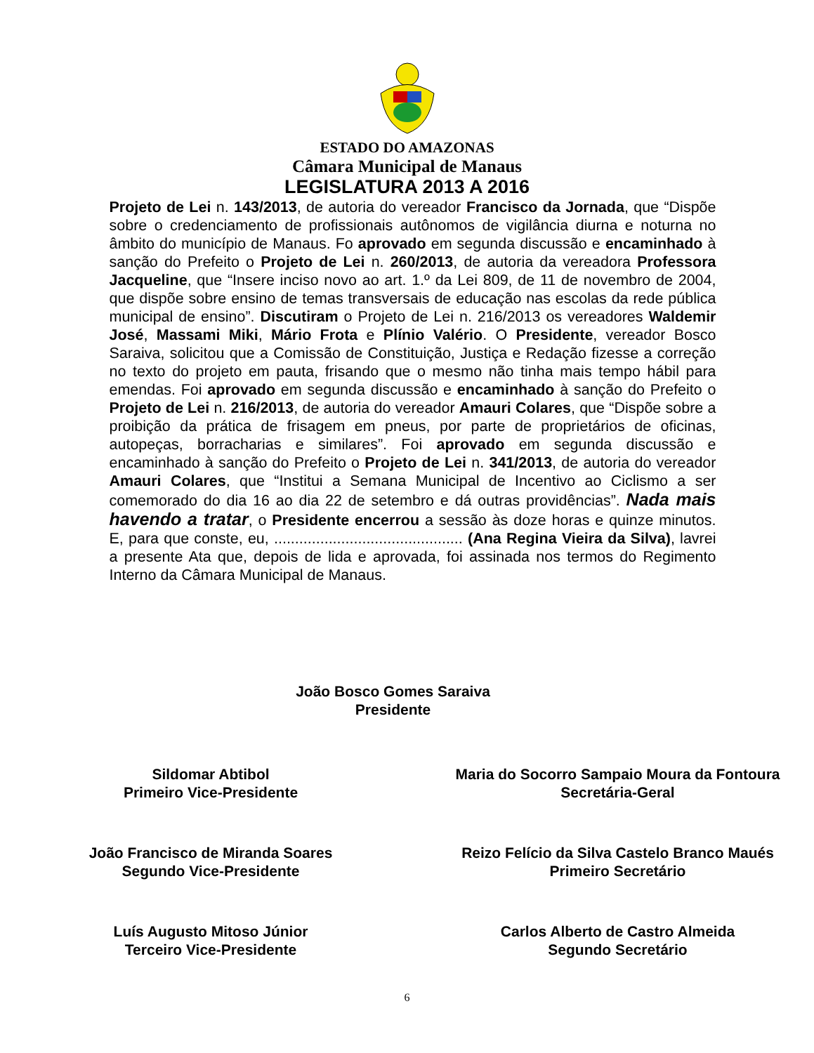ESTADO DO AMAZONAS
Câmara Municipal de Manaus
LEGISLATURA 2013 A 2016
Projeto de Lei n. 143/2013, de autoria do vereador Francisco da Jornada, que “Dispõe sobre o credenciamento de profissionais autônomos de vigilância diurna e noturna no âmbito do município de Manaus. Fo aprovado em segunda discussão e encaminhado à sanção do Prefeito o Projeto de Lei n. 260/2013, de autoria da vereadora Professora Jacqueline, que “Insere inciso novo ao art. 1.º da Lei 809, de 11 de novembro de 2004, que dispõe sobre ensino de temas transversais de educação nas escolas da rede pública municipal de ensino”. Discutiram o Projeto de Lei n. 216/2013 os vereadores Waldemir José, Massami Miki, Mário Frota e Plínio Valério. O Presidente, vereador Bosco Saraiva, solicitou que a Comissão de Constituição, Justiça e Redação fizesse a correção no texto do projeto em pauta, frisando que o mesmo não tinha mais tempo hábil para emendas. Foi aprovado em segunda discussão e encaminhado à sanção do Prefeito o Projeto de Lei n. 216/2013, de autoria do vereador Amauri Colares, que “Dispõe sobre a proibição da prática de frisagem em pneus, por parte de proprietários de oficinas, autopeças, borracharias e similares”. Foi aprovado em segunda discussão e encaminhado à sanção do Prefeito o Projeto de Lei n. 341/2013, de autoria do vereador Amauri Colares, que “Institui a Semana Municipal de Incentivo ao Ciclismo a ser comemorado do dia 16 ao dia 22 de setembro e dá outras providências”. Nada mais havendo a tratar, o Presidente encerrou a sessão às doze horas e quinze minutos. E, para que conste, eu, ............................................. (Ana Regina Vieira da Silva), lavrei a presente Ata que, depois de lida e aprovada, foi assinada nos termos do Regimento Interno da Câmara Municipal de Manaus.
João Bosco Gomes Saraiva
Presidente
Sildomar Abtibol
Primeiro Vice-Presidente
Maria do Socorro Sampaio Moura da Fontoura
Secretária-Geral
João Francisco de Miranda Soares
Segundo Vice-Presidente
Reizo Felício da Silva Castelo Branco Maués
Primeiro Secretário
Luís Augusto Mitoso Júnior
Terceiro Vice-Presidente
Carlos Alberto de Castro Almeida
Segundo Secretário
6